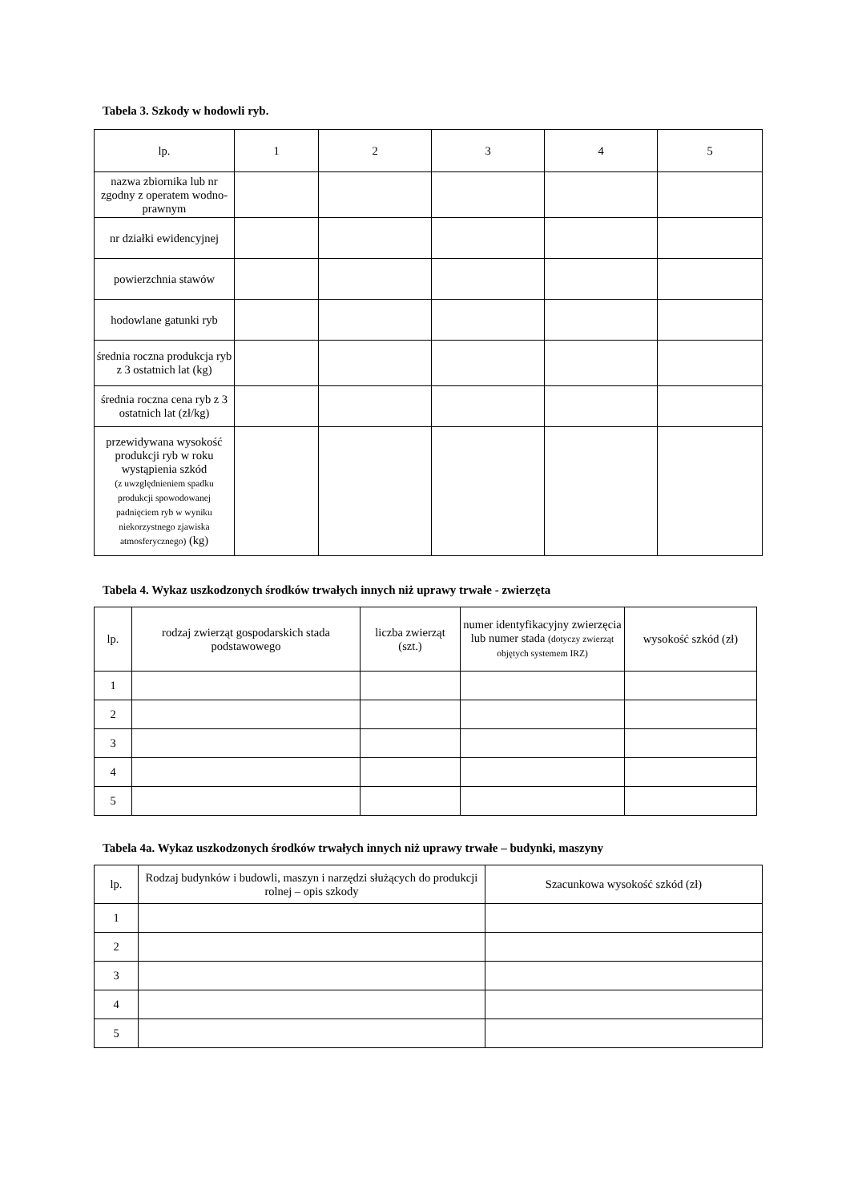Tabela 3. Szkody w hodowli ryb.
| lp. | 1 | 2 | 3 | 4 | 5 |
| nazwa zbiornika lub nr zgodny z operatem wodno-prawnym | | | | | |
| nr działki ewidencyjnej | | | | | |
| powierzchnia stawów | | | | | |
| hodowlane gatunki ryb | | | | | |
| średnia roczna produkcja ryb z 3 ostatnich lat (kg) | | | | | |
| średnia roczna cena ryb z 3 ostatnich lat (zł/kg) | | | | | |
| przewidywana wysokość produkcji ryb w roku wystąpienia szkód (z uwzględnieniem spadku produkcji spowodowanej padnięciem ryb w wyniku niekorzystnego zjawiska atmosferycznego) (kg) | | | | | |
Tabela 4. Wykaz uszkodzonych środków trwałych innych niż uprawy trwałe - zwierzęta
| lp. | rodzaj zwierząt gospodarskich stada podstawowego | liczba zwierząt (szt.) | numer identyfikacyjny zwierzęcia lub numer stada (dotyczy zwierząt objętych systemem IRZ) | wysokość szkód (zł) |
| 1 | | | | |
| 2 | | | | |
| 3 | | | | |
| 4 | | | | |
| 5 | | | | |
Tabela 4a. Wykaz uszkodzonych środków trwałych innych niż uprawy trwałe – budynki, maszyny
| lp. | Rodzaj budynków i budowli, maszyn i narzędzi służących do produkcji rolnej – opis szkody | Szacunkowa wysokość szkód (zł) |
| 1 | | |
| 2 | | |
| 3 | | |
| 4 | | |
| 5 | | |